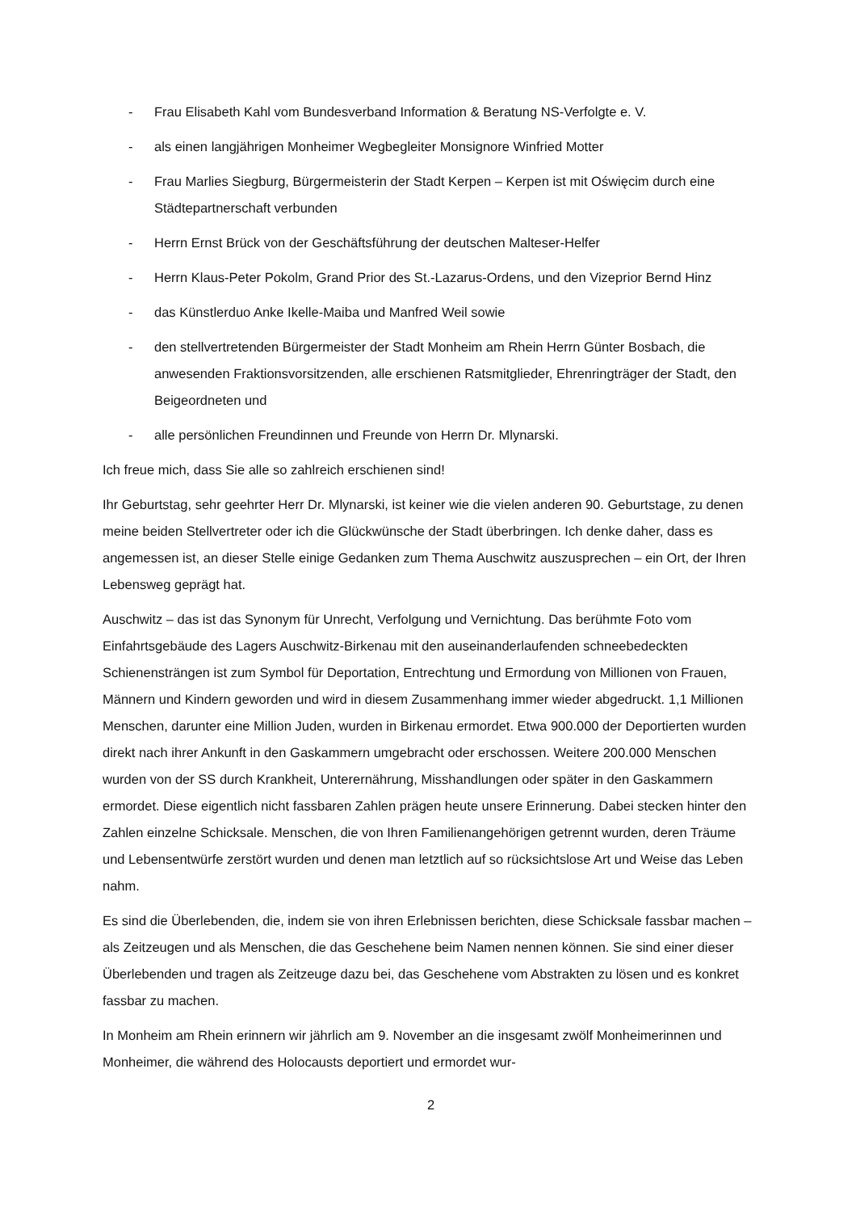- Frau Elisabeth Kahl vom Bundesverband Information & Beratung NS-Verfolgte e. V.
- als einen langjährigen Monheimer Wegbegleiter Monsignore Winfried Motter
- Frau Marlies Siegburg, Bürgermeisterin der Stadt Kerpen – Kerpen ist mit Oświęcim durch eine Städtepartnerschaft verbunden
- Herrn Ernst Brück von der Geschäftsführung der deutschen Malteser-Helfer
- Herrn Klaus-Peter Pokolm, Grand Prior des St.-Lazarus-Ordens, und den Vizeprior Bernd Hinz
- das Künstlerduo Anke Ikelle-Maiba und Manfred Weil sowie
- den stellvertretenden Bürgermeister der Stadt Monheim am Rhein Herrn Günter Bosbach, die anwesenden Fraktionsvorsitzenden, alle erschienen Ratsmitglieder, Ehrenringträger der Stadt, den Beigeordneten und
- alle persönlichen Freundinnen und Freunde von Herrn Dr. Mlynarski.
Ich freue mich, dass Sie alle so zahlreich erschienen sind!
Ihr Geburtstag, sehr geehrter Herr Dr. Mlynarski, ist keiner wie die vielen anderen 90. Geburtstage, zu denen meine beiden Stellvertreter oder ich die Glückwünsche der Stadt überbringen. Ich denke daher, dass es angemessen ist, an dieser Stelle einige Gedanken zum Thema Auschwitz auszusprechen – ein Ort, der Ihren Lebensweg geprägt hat.
Auschwitz – das ist das Synonym für Unrecht, Verfolgung und Vernichtung. Das berühmte Foto vom Einfahrtsgebäude des Lagers Auschwitz-Birkenau mit den auseinanderlaufenden schneebedeckten Schienensträngen ist zum Symbol für Deportation, Entrechtung und Ermordung von Millionen von Frauen, Männern und Kindern geworden und wird in diesem Zusammenhang immer wieder abgedruckt. 1,1 Millionen Menschen, darunter eine Million Juden, wurden in Birkenau ermordet. Etwa 900.000 der Deportierten wurden direkt nach ihrer Ankunft in den Gaskammern umgebracht oder erschossen. Weitere 200.000 Menschen wurden von der SS durch Krankheit, Unterernährung, Misshandlungen oder später in den Gaskammern ermordet. Diese eigentlich nicht fassbaren Zahlen prägen heute unsere Erinnerung. Dabei stecken hinter den Zahlen einzelne Schicksale. Menschen, die von Ihren Familienangehörigen getrennt wurden, deren Träume und Lebensentwürfe zerstört wurden und denen man letztlich auf so rücksichtslose Art und Weise das Leben nahm.
Es sind die Überlebenden, die, indem sie von ihren Erlebnissen berichten, diese Schicksale fassbar machen – als Zeitzeugen und als Menschen, die das Geschehene beim Namen nennen können. Sie sind einer dieser Überlebenden und tragen als Zeitzeuge dazu bei, das Geschehene vom Abstrakten zu lösen und es konkret fassbar zu machen.
In Monheim am Rhein erinnern wir jährlich am 9. November an die insgesamt zwölf Monheimerinnen und Monheimer, die während des Holocausts deportiert und ermordet wur-
2